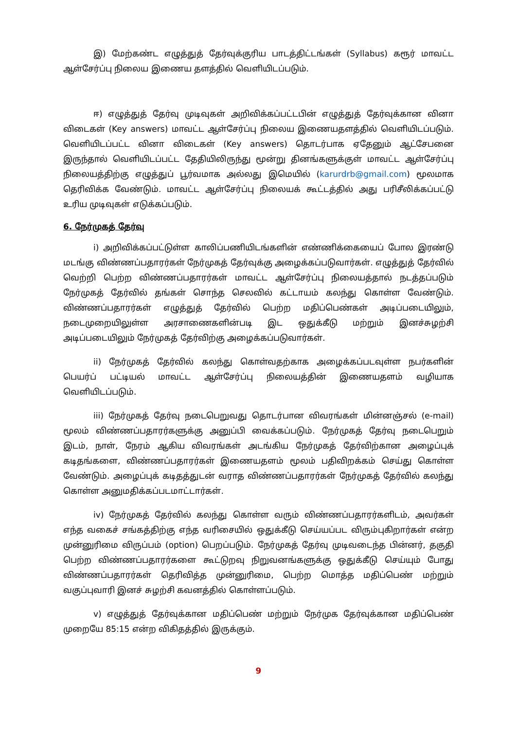இ) மேற்கண்ட எழுத்துத் தேர்வுக்குரிய பாடத்திட்டங்கள் (Syllabus) கரூர் மாவட்ட ஆள்சேர்ப்பு நிலைய இணைய தளத்தில் வெளியிடப்படும்.
ஈ) எழுத்துத் தேர்வு முடிவுகள் அறிவிக்கப்பட்டபின் எழுத்துத் தேர்வுக்கான வினா விடைகள் (Key answers) மாவட்ட ஆள்சேர்ப்பு நிலைய இணையதளத்தில் வெளியிடப்படும். வெளியிடப்பட்ட வினா விடைகள் (Key answers) தொடர்பாக ஏதேனும் ஆட்சேபனை இருந்தால் வெளியிடப்பட்ட தேதியிலிருந்து மூன்று தினங்களுக்குள் மாவட்ட ஆள்சேர்ப்பு நிலையத்திற்கு எழுத்துப் பூர்வமாக அல்லது இமெயில் (karurdrb@gmail.com) மூலமாக தெரிவிக்க வேண்டும். மாவட்ட ஆள்சேர்ப்பு நிலையக் கூட்டத்தில் அது பரிசீலிக்கப்பட்டு உரிய முடிவுகள் எடுக்கப்படும்.
6. நேர்முகத் தேர்வு
i) அறிவிக்கப்பட்டுள்ள காலிப்பணியிடங்களின் எண்ணிக்கையைப் போல இரண்டு மடங்கு விண்ணப்பதாரர்கள் நேர்முகத் தேர்வுக்கு அழைக்கப்படுவார்கள். எழுத்துத் தேர்வில் வெற்றி பெற்ற விண்ணப்பதாரர்கள் மாவட்ட ஆள்சேர்ப்பு நிலையத்தால் நடத்தப்படும் நேர்முகத் தேர்வில் தங்கள் சொந்த செலவில் கட்டாயம் கலந்து கொள்ள வேண்டும். விண்ணப்பதாரர்கள் எழுத்துத் தேர்வில் பெற்ற மதிப்பெண்கள் அடிப்படையிலும், நடைமுறையிலுள்ள அரசாணைகளின்படி இட ஒதுக்கீடு மற்றும் இனச்சுழற்சி அடிப்படையிலும் நேர்முகத் தேர்விற்கு அழைக்கப்படுவார்கள்.
ii) நேர்முகத் தேர்வில் கலந்து கொள்வதற்காக அழைக்கப்படவுள்ள நபர்களின் பெயர்ப் பட்டியல் மாவட்ட ஆள்சேர்ப்பு நிலையத்தின் இணையதளம் வழியாக வெளியிடப்படும்.
iii) நேர்முகத் தேர்வு நடைபெறுவது தொடர்பான விவரங்கள் மின்னஞ்சல் (e-mail) மூலம் விண்ணப்பதாரர்களுக்கு அனுப்பி வைக்கப்படும். நேர்முகத் தேர்வு நடைபெறும் இடம், நாள், நேரம் ஆகிய விவரங்கள் அடங்கிய நேர்முகத் தேர்விற்கான அழைப்புக் கடிதங்களை, விண்ணப்பதாரர்கள் இணையதளம் மூலம் பதிவிறக்கம் செய்து கொள்ள வேண்டும். அழைப்புக் கடிதத்துடன் வராத விண்ணப்பதாரர்கள் நேர்முகத் தேர்வில் கலந்து கொள்ள அனுமதிக்கப்படமாட்டார்கள்.
iv) நேர்முகத் தேர்வில் கலந்து கொள்ள வரும் விண்ணப்பதாரர்களிடம், அவர்கள் எந்த வகைச் சங்கத்திற்கு எந்த வரிசையில் ஒதுக்கீடு செய்யப்பட விரும்புகிறார்கள் என்ற முன்னுரிமை விருப்பம் (option) பெறப்படும். நேர்முகத் தேர்வு முடிவடைந்த பின்னர், தகுதி பெற்ற விண்ணப்பதாரர்களை கூட்டுறவு நிறுவனங்களுக்கு ஒதுக்கீடு செய்யும் போது விண்ணப்பதாரர்கள் தெரிவித்த முன்னுரிமை, பெற்ற மொத்த மதிப்பெண் மற்றும் வகுப்புவாரி இனச் சுழற்சி கவனத்தில் கொள்ளப்படும்.
v) எழுத்துத் தேர்வுக்கான மதிப்பெண் மற்றும் நேர்முக தேர்வுக்கான மதிப்பெண் முறையே 85:15 என்ற விகிதத்தில் இருக்கும்.
9